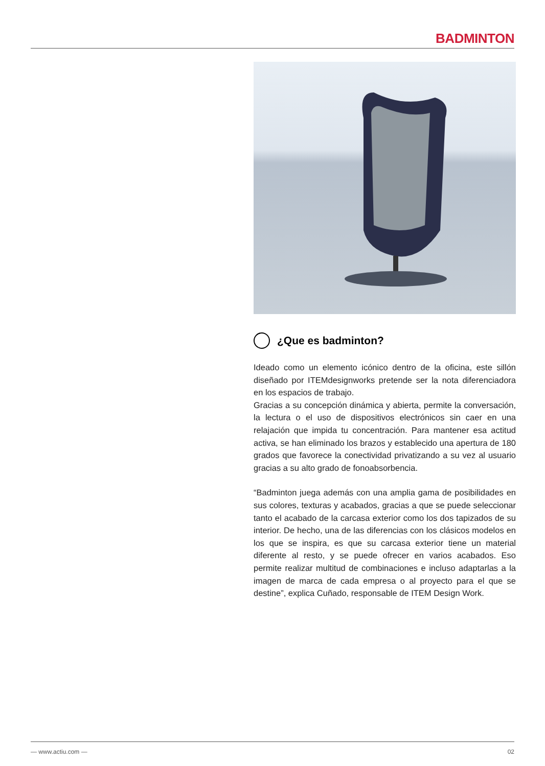BADMINTON
¿Que es badminton?
Ideado como un elemento icónico dentro de la oficina, este sillón diseñado por ITEMdesignworks pretende ser la nota diferenciadora en los espacios de trabajo.
Gracias a su concepción dinámica y abierta, permite la conversación, la lectura o el uso de dispositivos electrónicos sin caer en una relajación que impida tu concentración. Para mantener esa actitud activa, se han eliminado los brazos y establecido una apertura de 180 grados que favorece la conectividad privatizando a su vez al usuario gracias a su alto grado de fonoabsorbencia.
“Badminton juega además con una amplia gama de posibilidades en sus colores, texturas y acabados, gracias a que se puede seleccionar tanto el acabado de la carcasa exterior como los dos tapizados de su interior. De hecho, una de las diferencias con los clásicos modelos en los que se inspira, es que su carcasa exterior tiene un material diferente al resto, y se puede ofrecer en varios acabados. Eso permite realizar multitud de combinaciones e incluso adaptarlas a la imagen de marca de cada empresa o al proyecto para el que se destine”, explica Cuñado, responsable de ITEM Design Work.
— www.actiu.com — 02